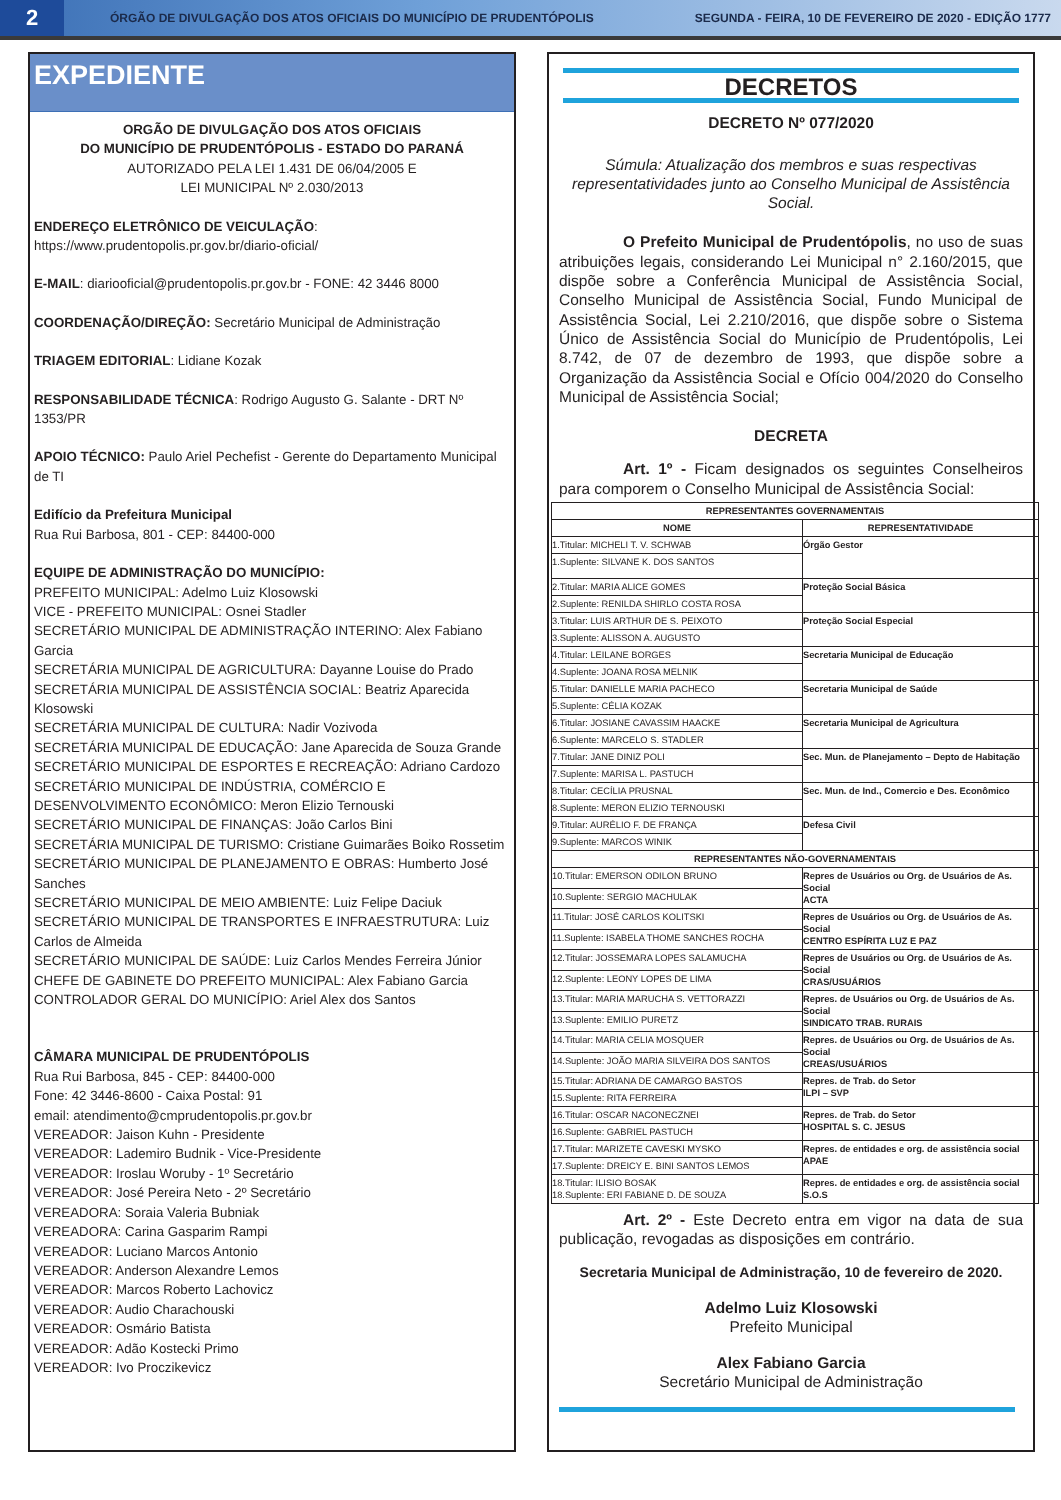2
ÓRGÃO DE DIVULGAÇÃO DOS ATOS OFICIAIS DO MUNICÍPIO DE PRUDENTÓPOLIS
SEGUNDA - FEIRA, 10 DE FEVEREIRO DE 2020 - EDIÇÃO 1777
EXPEDIENTE
ORGÃO DE DIVULGAÇÃO DOS ATOS OFICIAIS
DO MUNICÍPIO DE PRUDENTÓPOLIS - ESTADO DO PARANÁ
AUTORIZADO PELA LEI 1.431 DE 06/04/2005 E
LEI MUNICIPAL Nº 2.030/2013
ENDEREÇO ELETRÔNICO DE VEICULAÇÃO: https://www.prudentopolis.pr.gov.br/diario-oficial/
E-MAIL: diariooficial@prudentopolis.pr.gov.br - FONE: 42 3446 8000
COORDENAÇÃO/DIREÇÃO: Secretário Municipal de Administração
TRIAGEM EDITORIAL: Lidiane Kozak
RESPONSABILIDADE TÉCNICA: Rodrigo Augusto G. Salante - DRT Nº 1353/PR
APOIO TÉCNICO: Paulo Ariel Pechefist - Gerente do Departamento Municipal de TI
Edifício da Prefeitura Municipal
Rua Rui Barbosa, 801 - CEP: 84400-000
EQUIPE DE ADMINISTRAÇÃO DO MUNICÍPIO:
PREFEITO MUNICIPAL: Adelmo Luiz Klosowski
VICE - PREFEITO MUNICIPAL: Osnei Stadler
SECRETÁRIO MUNICIPAL DE ADMINISTRAÇÃO INTERINO: Alex Fabiano Garcia
SECRETÁRIA MUNICIPAL DE AGRICULTURA: Dayanne Louise do Prado
SECRETÁRIA MUNICIPAL DE ASSISTÊNCIA SOCIAL: Beatriz Aparecida Klosowski
SECRETÁRIA MUNICIPAL DE CULTURA: Nadir Vozivoda
SECRETÁRIA MUNICIPAL DE EDUCAÇÃO: Jane Aparecida de Souza Grande
SECRETÁRIO MUNICIPAL DE ESPORTES E RECREAÇÃO: Adriano Cardozo
SECRETÁRIO MUNICIPAL DE INDÚSTRIA, COMÉRCIO E DESENVOLVIMENTO ECONÔMICO: Meron Elizio Ternouski
SECRETÁRIO MUNICIPAL DE FINANÇAS: João Carlos Bini
SECRETÁRIA MUNICIPAL DE TURISMO: Cristiane Guimarães Boiko Rossetim
SECRETÁRIO MUNICIPAL DE PLANEJAMENTO E OBRAS: Humberto José Sanches
SECRETÁRIO MUNICIPAL DE MEIO AMBIENTE: Luiz Felipe Daciuk
SECRETÁRIO MUNICIPAL DE TRANSPORTES E INFRAESTRUTURA: Luiz Carlos de Almeida
SECRETÁRIO MUNICIPAL DE SAÚDE: Luiz Carlos Mendes Ferreira Júnior
CHEFE DE GABINETE DO PREFEITO MUNICIPAL: Alex Fabiano Garcia
CONTROLADOR GERAL DO MUNICÍPIO: Ariel Alex dos Santos
CÂMARA MUNICIPAL DE PRUDENTÓPOLIS
Rua Rui Barbosa, 845 - CEP: 84400-000
Fone: 42 3446-8600 - Caixa Postal: 91
email: atendimento@cmprudentopolis.pr.gov.br
VEREADOR: Jaison Kuhn - Presidente
VEREADOR: Lademiro Budnik - Vice-Presidente
VEREADOR: Iroslau Woruby - 1º Secretário
VEREADOR: José Pereira Neto - 2º Secretário
VEREADORA: Soraia Valeria Bubniak
VEREADORA: Carina Gasparim Rampi
VEREADOR: Luciano Marcos Antonio
VEREADOR: Anderson Alexandre Lemos
VEREADOR: Marcos Roberto Lachovicz
VEREADOR: Audio Charachouski
VEREADOR: Osmário Batista
VEREADOR: Adão Kostecki Primo
VEREADOR: Ivo Proczikevicz
DECRETOS
DECRETO Nº 077/2020
Súmula: Atualização dos membros e suas respectivas representatividades junto ao Conselho Municipal de Assistência Social.
O Prefeito Municipal de Prudentópolis, no uso de suas atribuições legais, considerando Lei Municipal n° 2.160/2015, que dispõe sobre a Conferência Municipal de Assistência Social, Conselho Municipal de Assistência Social, Fundo Municipal de Assistência Social, Lei 2.210/2016, que dispõe sobre o Sistema Único de Assistência Social do Município de Prudentópolis, Lei 8.742, de 07 de dezembro de 1993, que dispõe sobre a Organização da Assistência Social e Ofício 004/2020 do Conselho Municipal de Assistência Social;
DECRETA
Art. 1º - Ficam designados os seguintes Conselheiros para comporem o Conselho Municipal de Assistência Social:
| REPRESENTANTES GOVERNAMENTAIS | |
| --- | --- |
| NOME | REPRESENTATIVIDADE |
| 1.Titular: MICHELI T. V. SCHWAB | Órgão Gestor |
| 1.Suplente: SILVANE K. DOS SANTOS | |
| 2.Titular: MARIA ALICE GOMES | Proteção Social Básica |
| 2.Suplente: RENILDA SHIRLO COSTA ROSA | |
| 3.Titular: LUIS ARTHUR DE S. PEIXOTO | Proteção Social Especial |
| 3.Suplente: ALISSON A. AUGUSTO | |
| 4.Titular: LEILANE BORGES | Secretaria Municipal de Educação |
| 4.Suplente: JOANA ROSA MELNIK | |
| 5.Titular: DANIELLE MARIA PACHECO | Secretaria Municipal de Saúde |
| 5.Suplente: CÉLIA KOZAK | |
| 6.Titular: JOSIANE CAVASSIM HAACKE | Secretaria Municipal de Agricultura |
| 6.Suplente: MARCELO S. STADLER | |
| 7.Titular: JANE DINIZ POLI | Sec. Mun. de Planejamento – Depto de Habitação |
| 7.Suplente: MARISA L. PASTUCH | |
| 8.Titular: CECÍLIA PRUSNAL | Sec. Mun. de Ind., Comercio e Des. Econômico |
| 8.Suplente: MERON ELIZIO TERNOUSKI | |
| 9.Titular: AURÉLIO F. DE FRANÇA | Defesa Civil |
| 9.Suplente: MARCOS WINIK | |
| REPRESENTANTES NÃO-GOVERNAMENTAIS | |
| 10.Titular: EMERSON ODILON BRUNO | Repres de Usuários ou Org. de Usuários de As. Social ACTA |
| 10.Suplente: SERGIO MACHULAK | |
| 11.Titular: JOSÉ CARLOS KOLITSKI | Repres de Usuários ou Org. de Usuários de As. Social CENTRO ESPÍRITA LUZ E PAZ |
| 11.Suplente: ISABELA THOME SANCHES ROCHA | |
| 12.Titular: JOSSEMARA LOPES SALAMUCHA | Repres de Usuários ou Org. de Usuários de As. Social CRAS/USUÁRIOS |
| 12.Suplente: LEONY LOPES DE LIMA | |
| 13.Titular: MARIA MARUCHA S. VETTORAZZI | Repres. de Usuários ou Org. de Usuários de As. Social SINDICATO TRAB. RURAIS |
| 13.Suplente: EMILIO PURETZ | |
| 14.Titular: MARIA CELIA MOSQUER | Repres. de Usuários ou Org. de Usuários de As. Social CREAS/USUÁRIOS |
| 14.Suplente: JOÃO MARIA SILVEIRA DOS SANTOS | |
| 15.Titular: ADRIANA DE CAMARGO BASTOS | Repres. de Trab. do Setor ILPI – SVP |
| 15.Suplente: RITA FERREIRA | |
| 16.Titular: OSCAR NACONECZNEI | Repres. de Trab. do Setor HOSPITAL S. C. JESUS |
| 16.Suplente: GABRIEL PASTUCH | |
| 17.Titular: MARIZETE CAVESKI MYSKO | Repres. de entidades e org. de assistência social APAE |
| 17.Suplente: DREICY E. BINI SANTOS LEMOS | |
| 18.Titular: ILISIO BOSAK 18.Suplente: ERI FABIANE D. DE SOUZA | Repres. de entidades e org. de assistência social S.O.S |
Art. 2º - Este Decreto entra em vigor na data de sua publicação, revogadas as disposições em contrário.
Secretaria Municipal de Administração, 10 de fevereiro de 2020.
Adelmo Luiz Klosowski
Prefeito Municipal
Alex Fabiano Garcia
Secretário Municipal de Administração